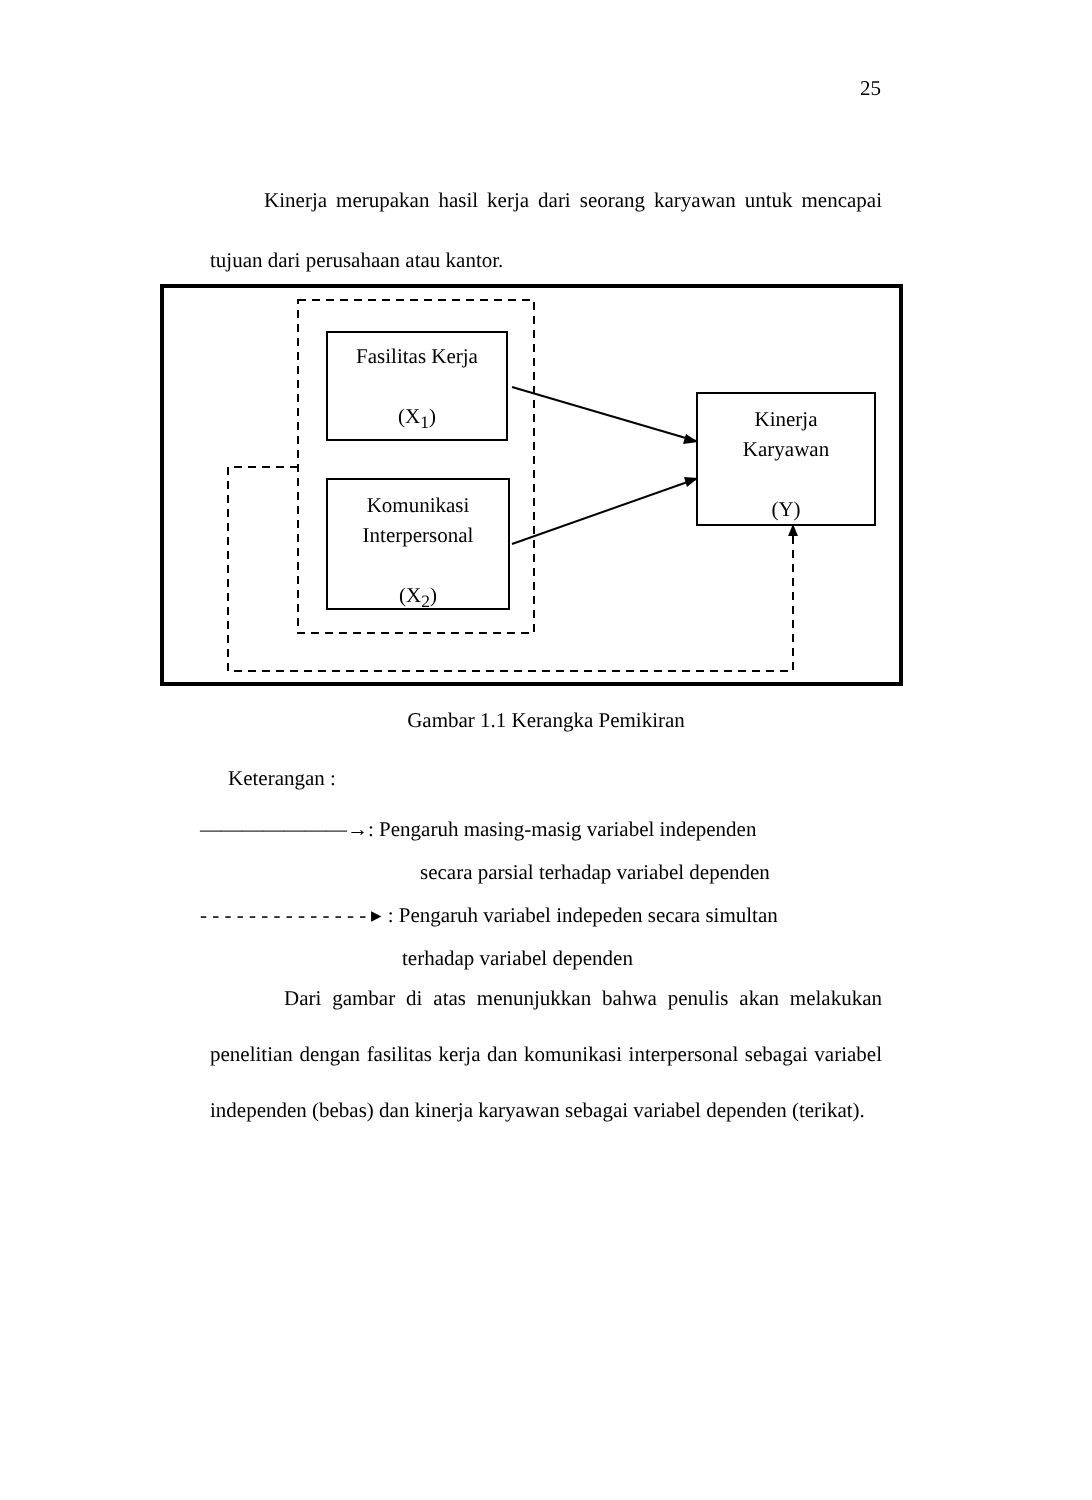25
Kinerja merupakan hasil kerja dari seorang karyawan untuk mencapai tujuan dari perusahaan atau kantor.
Fasilitas Kerja
(X<sub>1</sub>)
Komunikasi
Interpersonal
(X<sub>2</sub>)
Kinerja
Karyawan
(Y)
Gambar 1.1 Kerangka Pemikiran
Keterangan :
———————→: Pengaruh masing-masig variabel independen
secara parsial terhadap variabel dependen
- - - - - - - - - - - - - - ▸ : Pengaruh variabel indepeden secara simultan
terhadap variabel dependen
Dari gambar di atas menunjukkan bahwa penulis akan melakukan penelitian dengan fasilitas kerja dan komunikasi interpersonal sebagai variabel independen (bebas) dan kinerja karyawan sebagai variabel dependen (terikat).